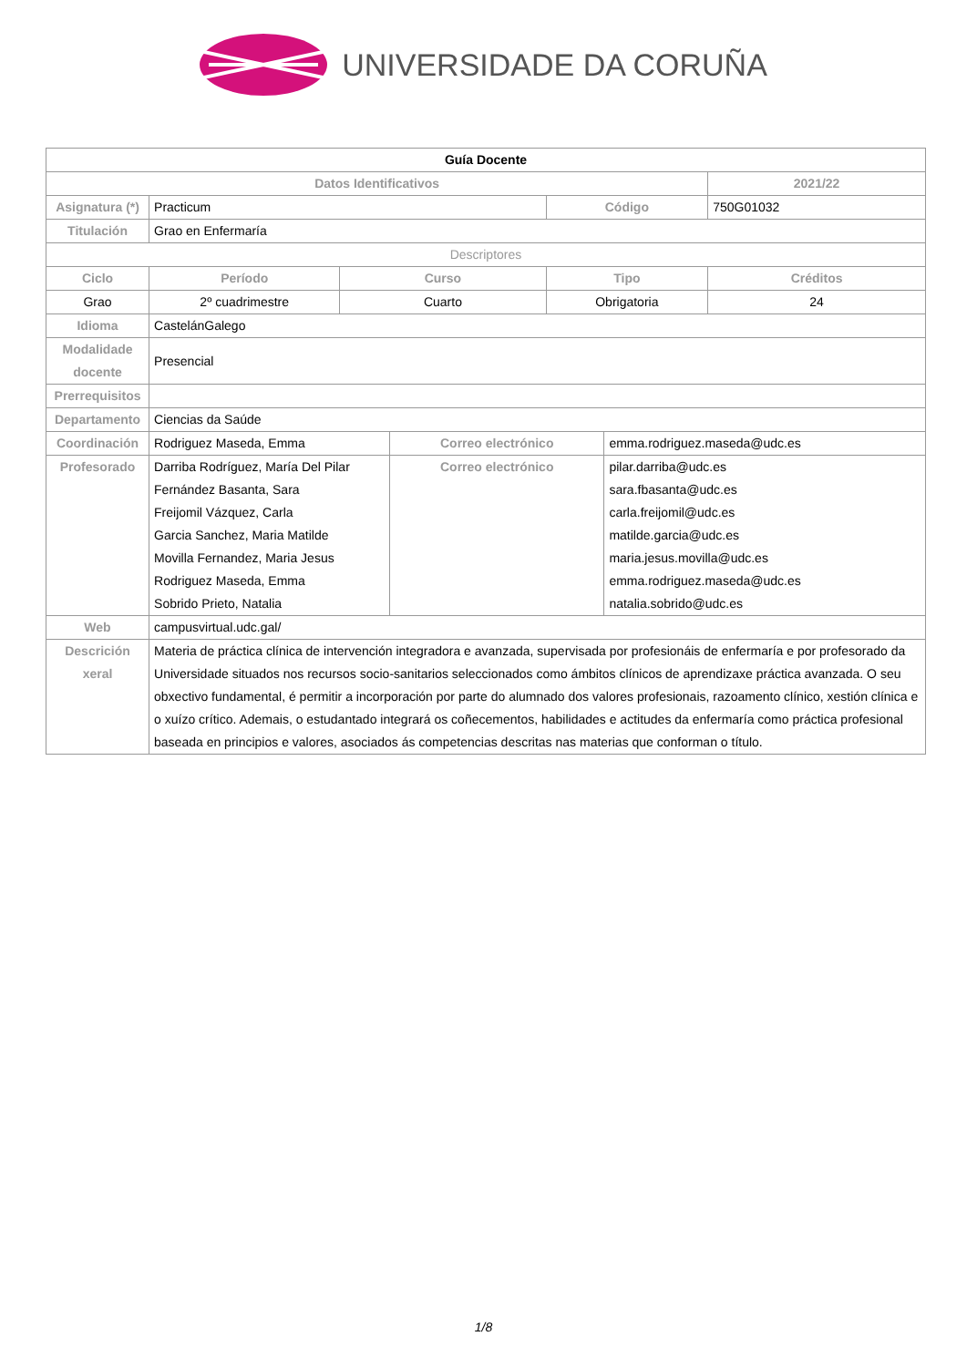UNIVERSIDADE DA CORUÑA
| Guía Docente | | | | | | |
| Datos Identificativos | | | | | | 2021/22 |
| Asignatura (*) | Practicum | | | Código | | 750G01032 |
| Titulación | Grao en Enfermaría | | | | | |
| Descriptores | | | | | | |
| Ciclo | Período | Curso | | Tipo | | Créditos |
| Grao | 2º cuadrimestre | Cuarto | | Obrigatoria | | 24 |
| Idioma | CastelánGalego | | | | | |
| Modalidade docente | Presencial | | | | | |
| Prerrequisitos | | | | | | |
| Departamento | Ciencias da Saúde | | | | | |
| Coordinación | Rodriguez Maseda, Emma | | Correo electrónico | | emma.rodriguez.maseda@udc.es | |
| Profesorado | Darriba Rodríguez, María Del Pilar Fernández Basanta, Sara Freijomil Vázquez, Carla Garcia Sanchez, Maria Matilde Movilla Fernandez, Maria Jesus Rodriguez Maseda, Emma Sobrido Prieto, Natalia | | Correo electrónico | | pilar.darriba@udc.es sara.fbasanta@udc.es carla.freijomil@udc.es matilde.garcia@udc.es maria.jesus.movilla@udc.es emma.rodriguez.maseda@udc.es natalia.sobrido@udc.es | |
| Web | campusvirtual.udc.gal/ | | | | | |
| Descrición xeral | Materia de práctica clínica de intervención integradora e avanzada, supervisada por profesionáis de enfermaría e por profesorado da Universidade situados nos recursos socio-sanitarios seleccionados como ámbitos clínicos de aprendizaxe práctica avanzada. O seu obxectivo fundamental, é permitir a incorporación por parte do alumnado dos valores profesionais, razoamento clínico, xestión clínica e o xuízo crítico. Ademais, o estudantado integrará os coñecementos, habilidades e actitudes da enfermaría como práctica profesional baseada en principios e valores, asociados ás competencias descritas nas materias que conforman o título. | | | | | |
1/8